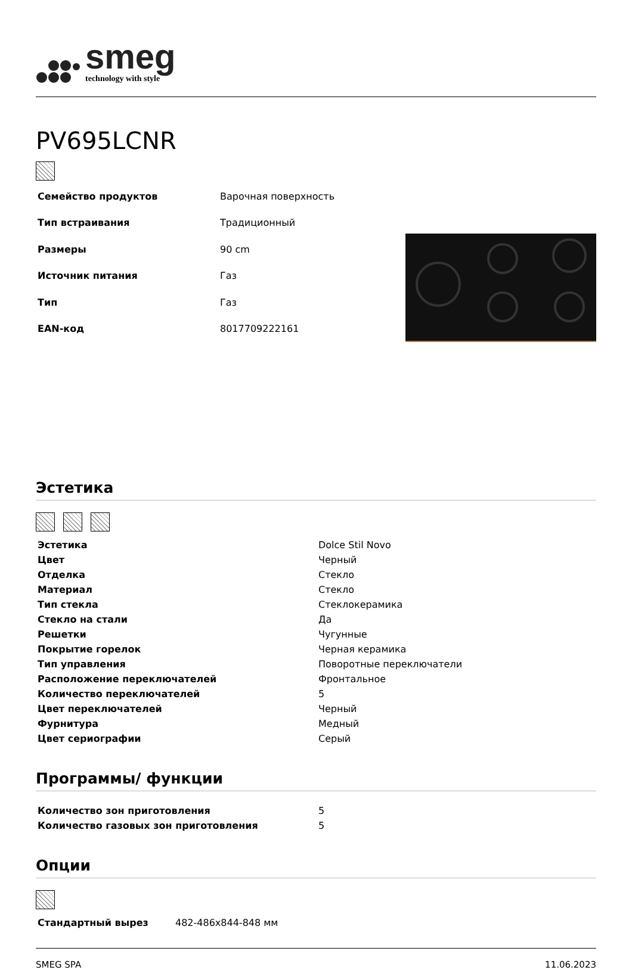smeg
technology with style
PV695LCNR
| Семейство продуктов | Варочная поверхность |
| Тип встраивания | Традиционный |
| Размеры | 90 cm |
| Источник питания | Газ |
| Тип | Газ |
| EAN-код | 8017709222161 |
Эстетика
| Эстетика | Dolce Stil Novo |
| Цвет | Черный |
| Отделка | Стекло |
| Материал | Стекло |
| Тип стекла | Стеклокерамика |
| Стекло на стали | Да |
| Решетки | Чугунные |
| Покрытие горелок | Черная керамика |
| Тип управления | Поворотные переключатели |
| Расположение переключателей | Фронтальное |
| Количество переключателей | 5 |
| Цвет переключателей | Черный |
| Фурнитура | Медный |
| Цвет сериографии | Серый |
Программы/ функции
| Количество зон приготовления | 5 |
| Количество газовых зон приготовления | 5 |
Опции
| Стандартный вырез | 482-486x844-848 мм |
SMEG SPA 11.06.2023